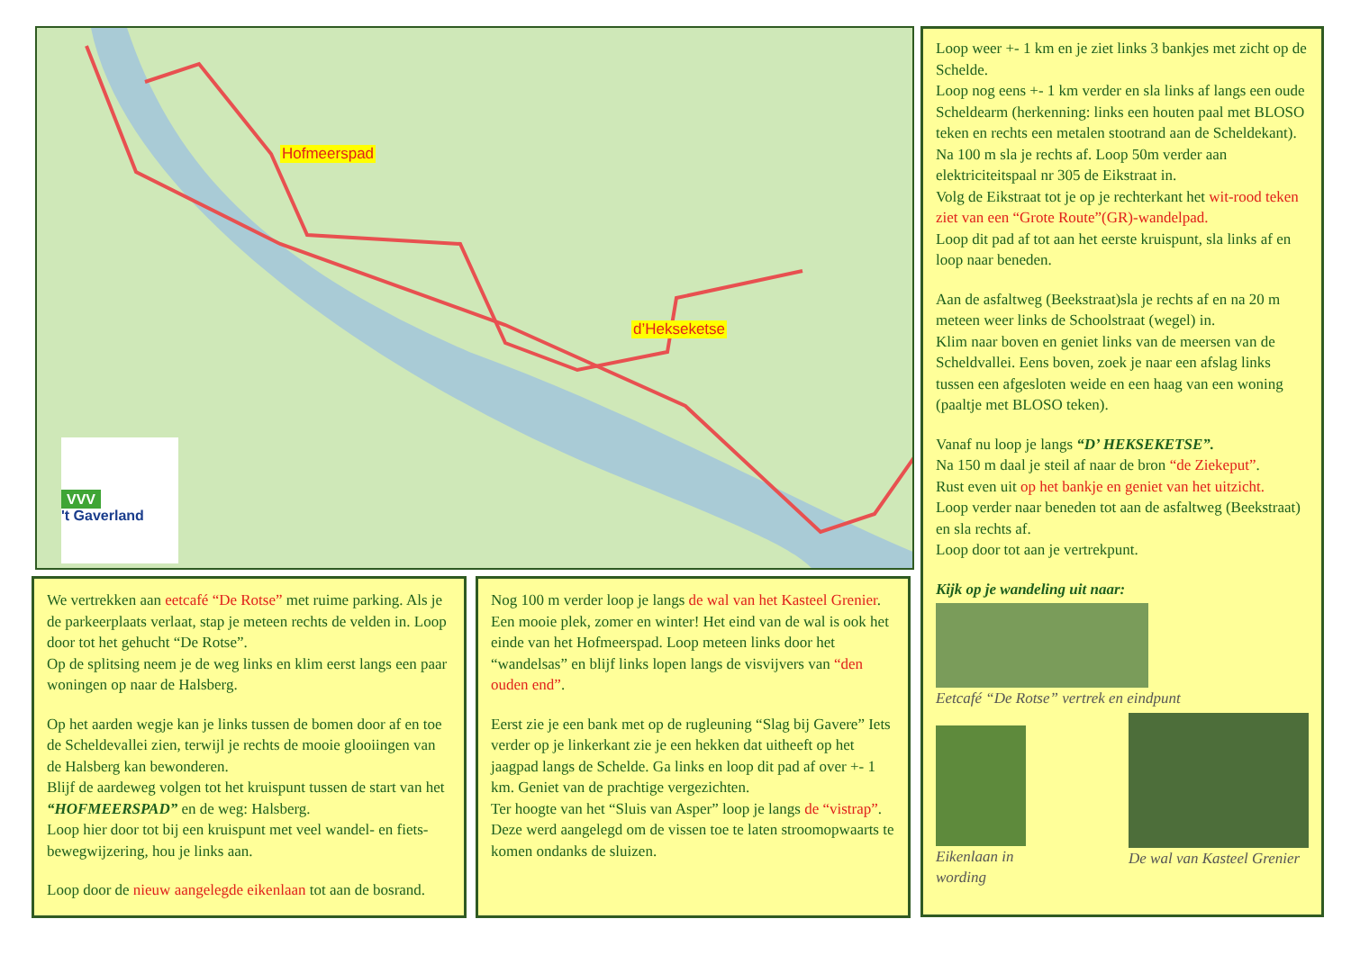Hofmeerspad
d’Hekseketse
VVV
't Gaverland
We vertrekken aan eetcafé “De Rotse” met ruime parking. Als je de parkeerplaats verlaat, stap je meteen rechts de velden in. Loop door tot het gehucht “De Rotse”.
Op de splitsing neem je de weg links en klim eerst langs een paar woningen op naar de Halsberg.
Op het aarden wegje kan je links tussen de bomen door af en toe de Scheldevallei zien, terwijl je rechts de mooie glooiingen van de Halsberg kan bewonderen.
Blijf de aardeweg volgen tot het kruispunt tussen de start van het “HOFMEERSPAD” en de weg: Halsberg.
Loop hier door tot bij een kruispunt met veel wandel- en fiets-bewegwijzering, hou je links aan.
Loop door de nieuw aangelegde eikenlaan tot aan de bosrand.
Nog 100 m verder loop je langs de wal van het Kasteel Grenier. Een mooie plek, zomer en winter! Het eind van de wal is ook het einde van het Hofmeerspad. Loop meteen links door het “wandelsas” en blijf links lopen langs de visvijvers van “den ouden end”.
Eerst zie je een bank met op de rugleuning “Slag bij Gavere” Iets verder op je linkerkant zie je een hekken dat uitheeft op het jaagpad langs de Schelde. Ga links en loop dit pad af over +- 1 km. Geniet van de prachtige vergezichten.
Ter hoogte van het “Sluis van Asper” loop je langs de “vistrap”. Deze werd aangelegd om de vissen toe te laten stroomopwaarts te komen ondanks de sluizen.
Loop weer +- 1 km en je ziet links 3 bankjes met zicht op de Schelde.
Loop nog eens +- 1 km verder en sla links af langs een oude Scheldearm (herkenning: links een houten paal met BLOSO teken en rechts een metalen stootrand aan de Scheldekant).
Na 100 m sla je rechts af. Loop 50m verder aan elektriciteitspaal nr 305 de Eikstraat in.
Volg de Eikstraat tot je op je rechterkant het wit-rood teken ziet van een “Grote Route”(GR)-wandelpad.
Loop dit pad af tot aan het eerste kruispunt, sla links af en loop naar beneden.
Aan de asfaltweg (Beekstraat)sla je rechts af en na 20 m meteen weer links de Schoolstraat (wegel) in.
Klim naar boven en geniet links van de meersen van de Scheldvallei. Eens boven, zoek je naar een afslag links tussen een afgesloten weide en een haag van een woning (paaltje met BLOSO teken).
Vanaf nu loop je langs “D’ HEKSEKETSE”.
Na 150 m daal je steil af naar de bron “de Ziekeput”.
Rust even uit op het bankje en geniet van het uitzicht.
Loop verder naar beneden tot aan de asfaltweg (Beekstraat) en sla rechts af.
Loop door tot aan je vertrekpunt.
Kijk op je wandeling uit naar:
Eetcafé “De Rotse” vertrek en eindpunt
Eikenlaan in wording De wal van Kasteel Grenier